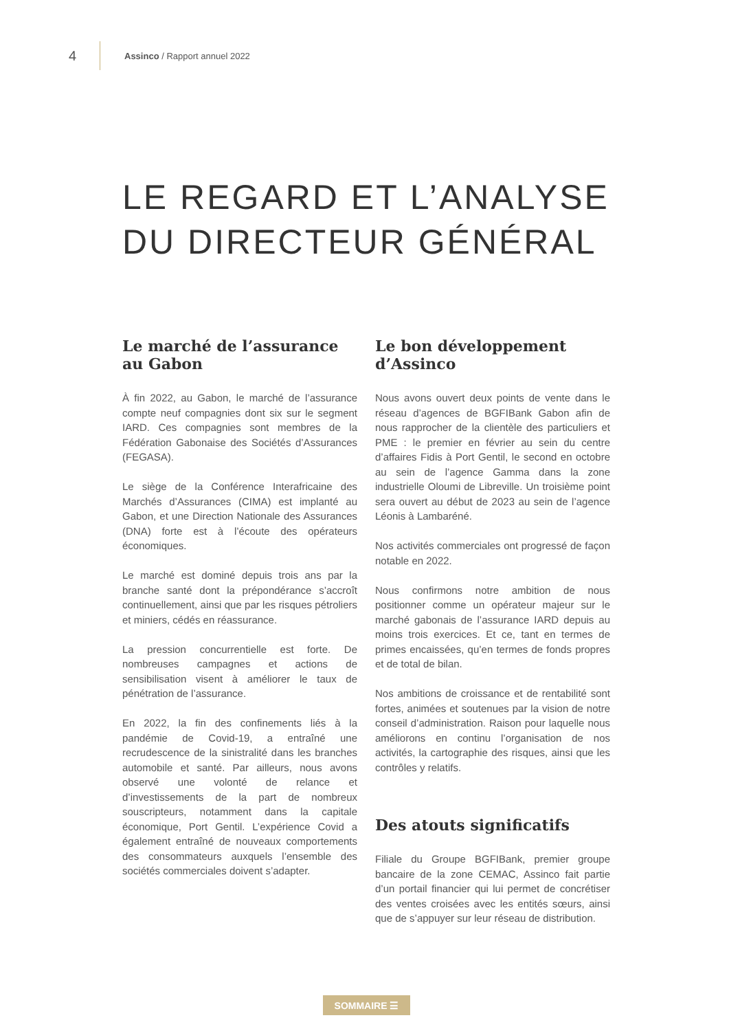4
Assinco / Rapport annuel 2022
LE REGARD ET L’ANALYSE
DU DIRECTEUR GÉNÉRAL
Le marché de l’assurance
au Gabon
À fin 2022, au Gabon, le marché de l’assurance compte neuf compagnies dont six sur le segment IARD. Ces compagnies sont membres de la Fédération Gabonaise des Sociétés d’Assurances (FEGASA).
Le siège de la Conférence Interafricaine des Marchés d’Assurances (CIMA) est implanté au Gabon, et une Direction Nationale des Assurances (DNA) forte est à l’écoute des opérateurs économiques.
Le marché est dominé depuis trois ans par la branche santé dont la prépondérance s’accroît continuellement, ainsi que par les risques pétroliers et miniers, cédés en réassurance.
La pression concurrentielle est forte. De nombreuses campagnes et actions de sensibilisation visent à améliorer le taux de pénétration de l’assurance.
En 2022, la fin des confinements liés à la pandémie de Covid-19, a entraîné une recrudescence de la sinistralité dans les branches automobile et santé. Par ailleurs, nous avons observé une volonté de relance et d’investissements de la part de nombreux souscripteurs, notamment dans la capitale économique, Port Gentil. L’expérience Covid a également entraîné de nouveaux comportements des consommateurs auxquels l’ensemble des sociétés commerciales doivent s’adapter.
Le bon développement
d’Assinco
Nous avons ouvert deux points de vente dans le réseau d’agences de BGFIBank Gabon afin de nous rapprocher de la clientèle des particuliers et PME : le premier en février au sein du centre d’affaires Fidis à Port Gentil, le second en octobre au sein de l’agence Gamma dans la zone industrielle Oloumi de Libreville. Un troisième point sera ouvert au début de 2023 au sein de l’agence Léonis à Lambaréné.
Nos activités commerciales ont progressé de façon notable en 2022.
Nous confirmons notre ambition de nous positionner comme un opérateur majeur sur le marché gabonais de l’assurance IARD depuis au moins trois exercices. Et ce, tant en termes de primes encaissées, qu’en termes de fonds propres et de total de bilan.
Nos ambitions de croissance et de rentabilité sont fortes, animées et soutenues par la vision de notre conseil d’administration. Raison pour laquelle nous améliorons en continu l’organisation de nos activités, la cartographie des risques, ainsi que les contrôles y relatifs.
Des atouts significatifs
Filiale du Groupe BGFIBank, premier groupe bancaire de la zone CEMAC, Assinco fait partie d’un portail financier qui lui permet de concrétiser des ventes croisées avec les entités sœurs, ainsi que de s’appuyer sur leur réseau de distribution.
SOMMAIRE ☰